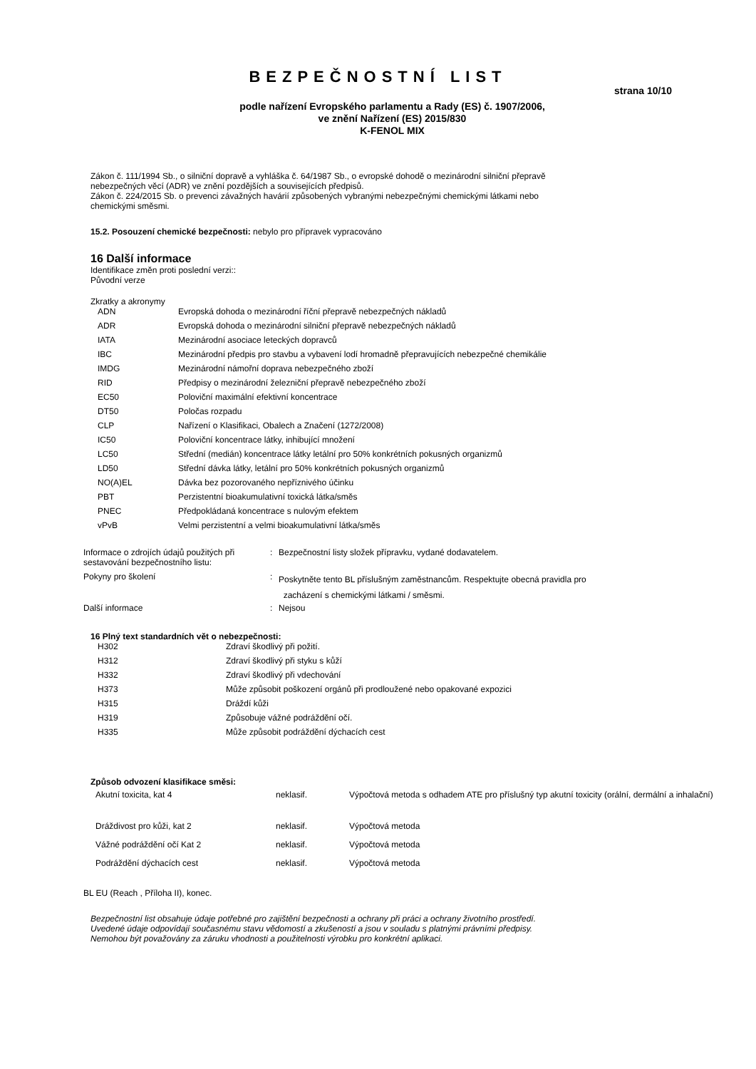BEZPEČNOSTNÍ LIST
strana 10/10
podle nařízení Evropského parlamentu a Rady (ES) č. 1907/2006,
ve znění Nařízení (ES) 2015/830
K-FENOL MIX
Zákon č. 111/1994 Sb., o silniční dopravě a vyhláška č. 64/1987 Sb., o evropské dohodě o mezinárodní silniční přepravě
nebezpečných věcí (ADR) ve znění pozdějších a souvisejících předpisů.
Zákon č. 224/2015 Sb. o prevenci závažných havárií způsobených vybranými nebezpečnými chemickými látkami nebo
chemickými směsmi.
15.2. Posouzení chemické bezpečnosti: nebylo pro přípravek vypracováno
16 Další informace
Identifikace změn proti poslední verzi::
Původní verze
Zkratky a akronymy
| ADN | Evropská dohoda o mezinárodní říční přepravě nebezpečných nákladů |
| ADR | Evropská dohoda o mezinárodní silniční přepravě nebezpečných nákladů |
| IATA | Mezinárodní asociace leteckých dopravců |
| IBC | Mezinárodní předpis pro stavbu a vybavení lodí hromadně přepravujících nebezpečné chemikálie |
| IMDG | Mezinárodní námořní doprava nebezpečného zboží |
| RID | Předpisy o mezinárodní železniční přepravě nebezpečného zboží |
| EC50 | Poloviční maximální efektivní koncentrace |
| DT50 | Poločas rozpadu |
| CLP | Nařízení o Klasifikaci, Obalech a Značení (1272/2008) |
| IC50 | Poloviční koncentrace látky, inhibující množení |
| LC50 | Střední (medián) koncentrace látky letální pro 50% konkrétních pokusných organizmů |
| LD50 | Střední dávka látky, letální pro 50% konkrétních pokusných organizmů |
| NO(A)EL | Dávka bez pozorovaného nepříznivého účinku |
| PBT | Perzistentní bioakumulativní toxická látka/směs |
| PNEC | Předpokládaná koncentrace s nulovým efektem |
| vPvB | Velmi perzistentní a velmi bioakumulativní látka/směs |
| Informace o zdrojích údajů použitých při sestavování bezpečnostního listu: | : | Bezpečnostní listy složek přípravku, vydané dodavatelem. |
| Pokyny pro školení | : | Poskytněte tento BL příslušným zaměstnancům. Respektujte obecná pravidla pro zacházení s chemickými látkami / směsmi. |
| Další informace | : | Nejsou |
16 Plný text standardních vět o nebezpečnosti:
| H302 | Zdraví škodlivý při požití. |
| H312 | Zdraví škodlivý při styku s kůží |
| H332 | Zdraví škodlivý při vdechování |
| H373 | Může způsobit poškození orgánů při prodloužené nebo opakované expozici |
| H315 | Dráždí kůži |
| H319 | Způsobuje vážné podráždění očí. |
| H335 | Může způsobit podráždění dýchacích cest |
Způsob odvození klasifikace směsi:
| Akutní toxicita, kat 4 | neklasif. | Výpočtová metoda s odhadem ATE pro příslušný typ akutní toxicity (orální, dermální a inhalační) |
| Dráždivost pro kůži, kat 2 | neklasif. | Výpočtová metoda |
| Vážné podráždění očí Kat 2 | neklasif. | Výpočtová metoda |
| Podráždění dýchacích cest | neklasif. | Výpočtová metoda |
BL EU (Reach , Příloha II), konec.
Bezpečnostní list obsahuje údaje potřebné pro zajištění bezpečnosti a ochrany při práci a ochrany životního prostředí.
Uvedené údaje odpovídají současnému stavu vědomostí a zkušeností a jsou v souladu s platnými právními předpisy.
Nemohou být považovány za záruku vhodnosti a použitelnosti výrobku pro konkrétní aplikaci.